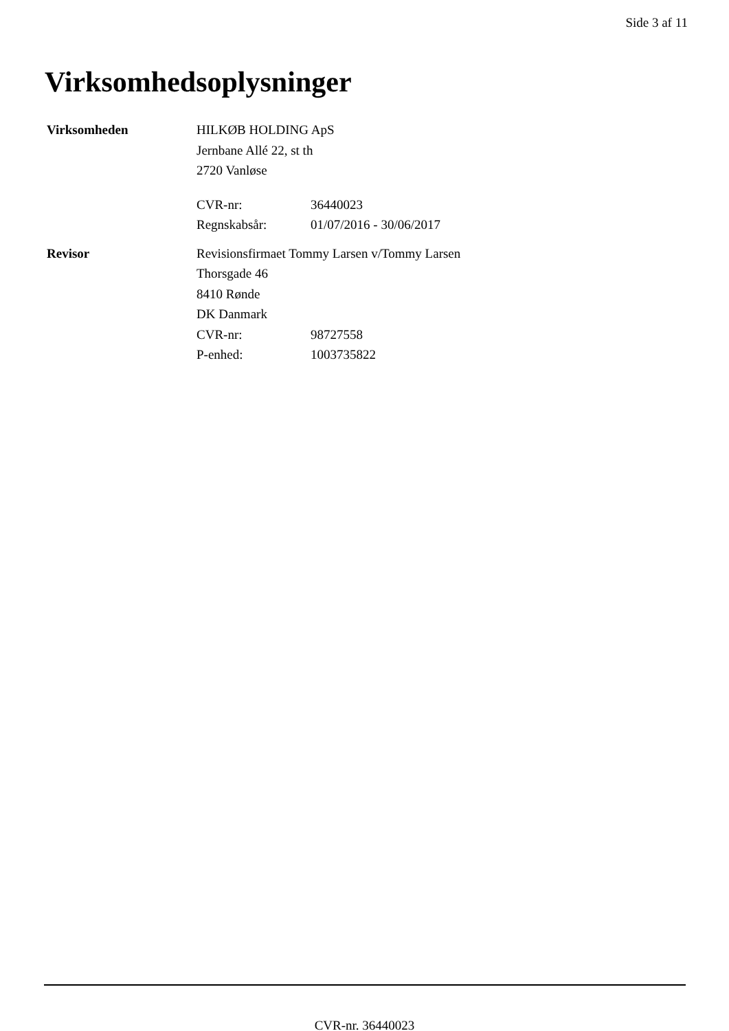Side 3 af 11
Virksomhedsoplysninger
Virksomheden HILKØB HOLDING ApS
Jernbane Allé 22, st th
2720 Vanløse
CVR-nr: 36440023
Regnskabsår: 01/07/2016 - 30/06/2017
Revisor Revisionsfirmaet Tommy Larsen v/Tommy Larsen
Thorsgade 46
8410 Rønde
DK Danmark
CVR-nr: 98727558
P-enhed: 1003735822
CVR-nr. 36440023